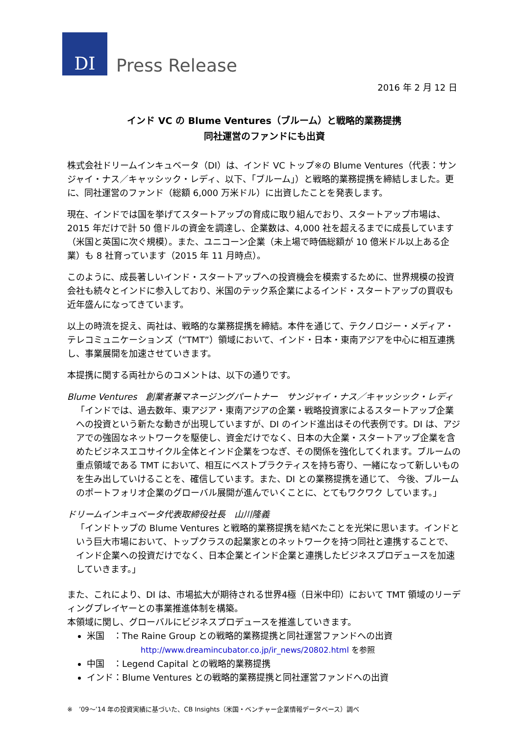DI
Press Release
2016 年 2 月 12 日
インド VC の Blume Ventures（ブルーム）と戦略的業務提携
同社運営のファンドにも出資
株式会社ドリームインキュベータ（DI）は、インド VC トップ※の Blume Ventures（代表：サンジャイ・ナス／キャッシック・レディ、以下、「ブルーム」）と戦略的業務提携を締結しました。更に、同社運営のファンド（総額 6,000 万米ドル）に出資したことを発表します。
現在、インドでは国を挙げてスタートアップの育成に取り組んでおり、スタートアップ市場は、2015 年だけで計 50 億ドルの資金を調達し、企業数は、4,000 社を超えるまでに成長しています（米国と英国に次ぐ規模）。また、ユニコーン企業（未上場で時価総額が 10 億米ドル以上ある企業）も 8 社育っています（2015 年 11 月時点）。
このように、成長著しいインド・スタートアップへの投資機会を模索するために、世界規模の投資会社も続々とインドに参入しており、米国のテック系企業によるインド・スタートアップの買収も近年盛んになってきています。
以上の時流を捉え、両社は、戦略的な業務提携を締結。本件を通じて、テクノロジー・メディア・テレコミュニケーションズ（”TMT”）領域において、インド・日本・東南アジアを中心に相互連携し、事業展開を加速させていきます。
本提携に関する両社からのコメントは、以下の通りです。
Blume Ventures　創業者兼マネージングパートナー　サンジャイ・ナス／キャッシック・レディ
「インドでは、過去数年、東アジア・東南アジアの企業・戦略投資家によるスタートアップ企業への投資という新たな動きが出現していますが、DI のインド進出はその代表例です。DI は、アジアでの強固なネットワークを駆使し、資金だけでなく、日本の大企業・スタートアップ企業を含めたビジネスエコサイクル全体とインド企業をつなぎ、その関係を強化してくれます。ブルームの重点領域である TMT において、相互にベストプラクティスを持ち寄り、一緒になって新しいものを生み出していけることを、確信しています。また、DI との業務提携を通じて、 今後、ブルームのポートフォリオ企業のグローバル展開が進んでいくことに、とてもワクワク しています。」
ドリームインキュベータ代表取締役社長　山川隆義
「インドトップの Blume Ventures と戦略的業務提携を結べたことを光栄に思います。インドという巨大市場において、トップクラスの起業家とのネットワークを持つ同社と連携することで、インド企業への投資だけでなく、日本企業とインド企業と連携したビジネスプロデュースを加速していきます。」
また、これにより、DI は、市場拡大が期待される世界4極（日米中印）において TMT 領域のリーディングプレイヤーとの事業推進体制を構築。
本領域に関し、グローバルにビジネスプロデュースを推進していきます。
米国　：The Raine Group との戦略的業務提携と同社運営ファンドへの出資
http://www.dreamincubator.co.jp/ir_news/20802.html を参照
中国　：Legend Capital との戦略的業務提携
インド：Blume Ventures との戦略的業務提携と同社運営ファンドへの出資
※　’09～’14 年の投資実績に基づいた、CB Insights（米国・ベンチャー企業情報データベース）調べ